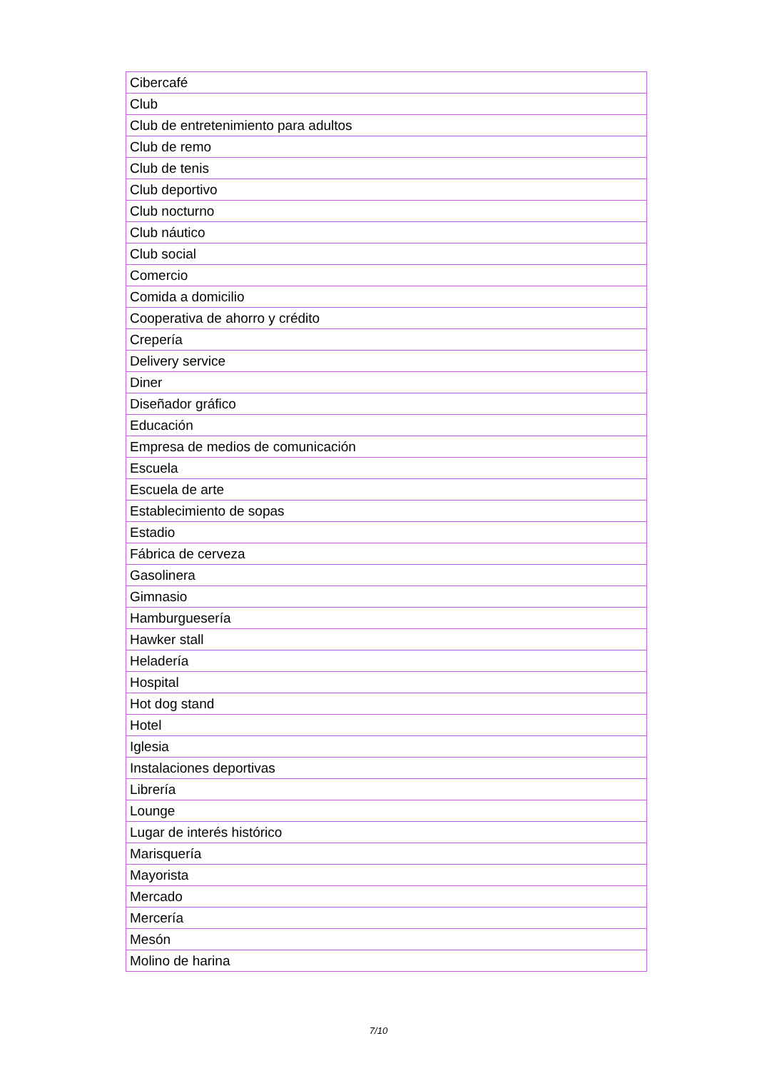| Cibercafé |
| Club |
| Club de entretenimiento para adultos |
| Club de remo |
| Club de tenis |
| Club deportivo |
| Club nocturno |
| Club náutico |
| Club social |
| Comercio |
| Comida a domicilio |
| Cooperativa de ahorro y crédito |
| Crepería |
| Delivery service |
| Diner |
| Diseñador gráfico |
| Educación |
| Empresa de medios de comunicación |
| Escuela |
| Escuela de arte |
| Establecimiento de sopas |
| Estadio |
| Fábrica de cerveza |
| Gasolinera |
| Gimnasio |
| Hamburguesería |
| Hawker stall |
| Heladería |
| Hospital |
| Hot dog stand |
| Hotel |
| Iglesia |
| Instalaciones deportivas |
| Librería |
| Lounge |
| Lugar de interés histórico |
| Marisquería |
| Mayorista |
| Mercado |
| Mercería |
| Mesón |
| Molino de harina |
7/10